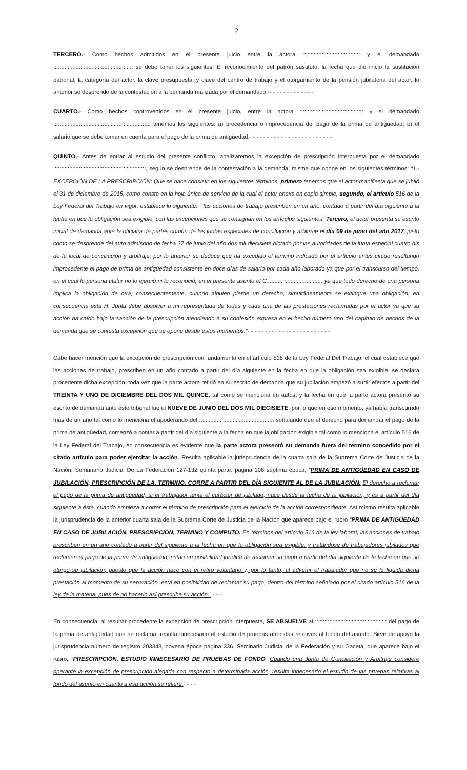2
TERCERO.- Como hechos admitidos en el presente juicio entre la actora :::::::::::::::::::::::::::::::::::: y el demandado :::::::::::::::::::::::::::::::::::::::::::::::::, se debe tener los siguientes: El reconocimiento del patrón sustituto, la fecha que dio inicio la sustitución patronal, la categoría del actor, la clave presupuestal y clave del centro de trabajo y el otorgamiento de la pensión jubilatoria del actor, lo anterior se desprende de la contestación a la demanda realizada por el demandado.-- - - - - - - - - - - - -
CUARTO.- Como hechos controvertidos en el presente juicio, entre la actora :::::::::::::::::::::::::::::::::::::::: y el demandado ::::::::::::::::::::::::::::::::::::::::::::::::::::::::::::, tenemos los siguientes: a) procedencia o improcedencia del pago de la prima de antigüedad; b) el salario que se debe tomar en cuenta para el pago de la prima de antigüedad.- - - - - - - - - - - - - - - - - - - - - - - -
QUINTO.- Antes de entrar al estudio del presente conflicto, analizaremos la excepción de prescripción interpuesta por el demandado ::::::::::::::::::::::::::::::::::::::::::::::::::::::::::, según se desprende de la contestación a la demanda, misma que opone en los siguientes términos: “1.- EXCEPCIÓN DE LA PRESCRIPCIÓN: Que se hace consistir en los siguientes términos, primero tenemos que el actor manifiesta que se jubiló el 31 de diciembre de 2015, como consta en la hoja única de servicio de la cual el actor anexa en copia simple, segundo, el artículo 516 de la Ley Federal del Trabajo en vigor, establece lo siguiente: “ las acciones de trabajo prescriben en un año, contado a partir del día siguiente a la fecha en que la obligación sea exigible, con las excepciones que se consignan en los artículos siguientes” Tercero, el actor presenta su escrito inicial de demanda ante la oficialía de partes común de las juntas especiales de conciliación y arbitraje el día 09 de junio del año 2017, justo como se desprende del auto admisorio de fecha 27 de junio del año dos mil diecisiete dictado por las autoridades de la junta especial cuatro bis de la local de conciliación y arbitraje, por lo anterior se deduce que ha excedido el término indicado por el artículo antes citado resultando improcedente el pago de prima de antigüedad consistente en doce días de salario por cada año laborado ya que por el transcurso del tiempo, en el cual la persona titular no lo ejerció ni lo reconoció, en el presente asunto el C. ::::::::::::::::::::::::::::::::, ya que todo derecho de una persona implica la obligación de otra; consecuentemente, cuando alguien pierde un derecho, simultáneamente se extingue una obligación, en consecuencia esta H. Junta debe absolver a mi representada de todas y cada una de las prestaciones reclamadas por el actor ya que su acción ha caído bajo la sanción de la prescripción atendiendo a su confesión expresa en el hecho número uno del capítulo de hechos de la demanda que se contesta excepción que se opone desde estos momentos.”- - - - - - - - - - - - - - - - - - - - - - - -
Cabe hacer mención que la excepción de prescripción con fundamento en el artículo 516 de la Ley Federal Del Trabajo, el cual establece que las acciones de trabajo, prescriben en un año contado a partir del día siguiente en la fecha en que la obligación sea exigible, se declara procedente dicha excepción, toda vez que la parte actora refirió en su escrito de demanda que su jubilación empezó a surtir efectos a partir del TREINTA Y UNO DE DICIEMBRE DEL DOS MIL QUINCE, tal como se menciona en autos, y la fecha en que la parte actora presentó su escrito de demanda ante éste tribunal fue el NUEVE DE JUNIO DEL DOS MIL DIECISIETE, por lo que en ese momento, ya había transcurrido más de un año tal como lo menciona el apoderando del ::::::::::::::::::::::::::::::::::::::::::::::, señalando que el derecho para demandar el pago de la prima de antigüedad, comenzó a contar a partir del día siguiente a la fecha en que la obligación exigible tal como lo menciona el artículo 516 de la Ley Federal del Trabajo, en consecuencia es evidente que la parte actora presentó su demanda fuera del termino concedido por el citado artículo para poder ejercitar la acción. Resulta aplicable la jurisprudencia de la cuarta sala de la Suprema Corte de Justicia de la Nación, Semanario Judicial De La Federación 127-132 quinta parte, pagina 108 séptima época, “PRIMA DE ANTIGÜEDAD EN CASO DE JUBILACIÓN, PRESCRIPCIÓN DE LA. TERMINO. CORRE A PARTIR DEL DÍA SIGUIENTE AL DE LA JUBILACIÓN. El derecho a reclamar el pago de la prima de antigüedad, si el trabajador tenía el carácter de jubilado, nace desde la fecha de la jubilación, y es a partir del día siguiente a ésta, cuando empieza a correr el término de prescripción para el ejercicio de la acción correspondiente. Así mismo resulta aplicable la jurisprudencia de la anterior cuarta sala de la Suprema Corte de Justicia de la Nación que aparece bajo el rubro “PRIMA DE ANTIGÜEDAD EN CASO DE JUBILACIÓN, PRESCRIPCIÓN, TERMINO Y COMPUTO. En términos del artículo 516 de la ley laboral, las acciones de trabajo prescriben en un año contado a partir del siguiente a la fecha en que la obligación sea exigible, y tratándose de trabajadores jubilados que reclamen el pago de la prima de antigüedad, están en posibilidad jurídica de reclamar su pago a partir del día siguiente de la fecha en que se otorgó su jubilación, puesto que la acción nace con el retiro voluntario y, por lo tanto, al advertir el trabajador que no se le liquida dicha prestación al momento de su separación, está en posibilidad de reclamar su pago, dentro del término señalado por el citado artículo 516 de la ley de la materia, pues de no hacerlo así prescribe su acción.” - - -
En consecuencia, al resultar procedente la excepción de prescripción interpuesta, SE ABSUELVE al ::::::::::::::::::::::::::::::::::::::::::::: del pago de la prima de antigüedad que se reclama; resulta innecesario el estudio de pruebas ofrecidas relativas al fondo del asunto. Sirve de apoyo la jurisprudencia número de registro 203343, novena época pagina 336, Seminario Judicial de la Federación y su Gaceta, que aparece bajo el rubro, “PRESCRIPCIÓN. ESTUDIO INNECESARIO DE PRUEBAS DE FONDO. Cuando una Junta de Conciliación y Arbitraje considere operante la excepción de prescripción alegada con respecto a determinada acción, resulta innecesario el estudio de las pruebas relativas al fondo del asunto en cuanto a esa acción se refiere.” - - -